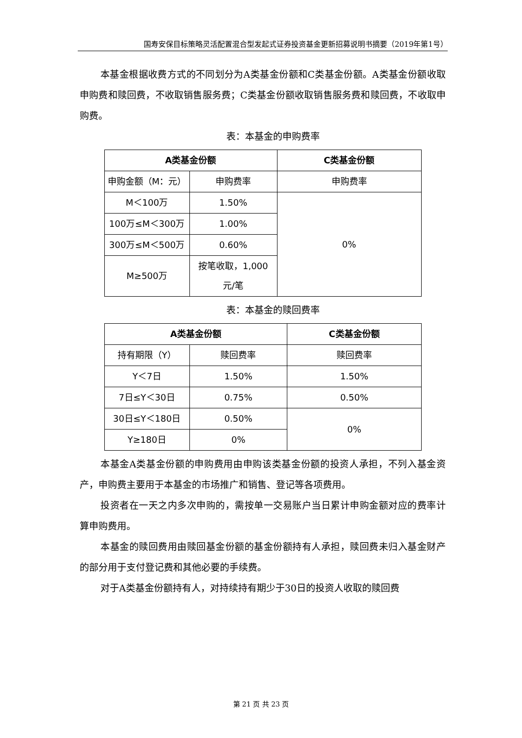国寿安保目标策略灵活配置混合型发起式证券投资基金更新招募说明书摘要（2019年第1号）
本基金根据收费方式的不同划分为A类基金份额和C类基金份额。A类基金份额收取申购费和赎回费，不收取销售服务费；C类基金份额收取销售服务费和赎回费，不收取申购费。
表：本基金的申购费率
| A类基金份额 | | C类基金份额 |
| --- | --- | --- |
| 申购金额（M：元） | 申购费率 | 申购费率 |
| M＜100万 | 1.50% | 0% |
| 100万≤M＜300万 | 1.00% | |
| 300万≤M＜500万 | 0.60% | |
| M≥500万 | 按笔收取，1,000元/笔 | |
表：本基金的赎回费率
| A类基金份额 | | C类基金份额 |
| --- | --- | --- |
| 持有期限（Y） | 赎回费率 | 赎回费率 |
| Y＜7日 | 1.50% | 1.50% |
| 7日≤Y＜30日 | 0.75% | 0.50% |
| 30日≤Y＜180日 | 0.50% | 0% |
| Y≥180日 | 0% | |
本基金A类基金份额的申购费用由申购该类基金份额的投资人承担，不列入基金资产，申购费主要用于本基金的市场推广和销售、登记等各项费用。
投资者在一天之内多次申购的，需按单一交易账户当日累计申购金额对应的费率计算申购费用。
本基金的赎回费用由赎回基金份额的基金份额持有人承担，赎回费未归入基金财产的部分用于支付登记费和其他必要的手续费。
对于A类基金份额持有人，对持续持有期少于30日的投资人收取的赎回费
第 21 页 共 23 页